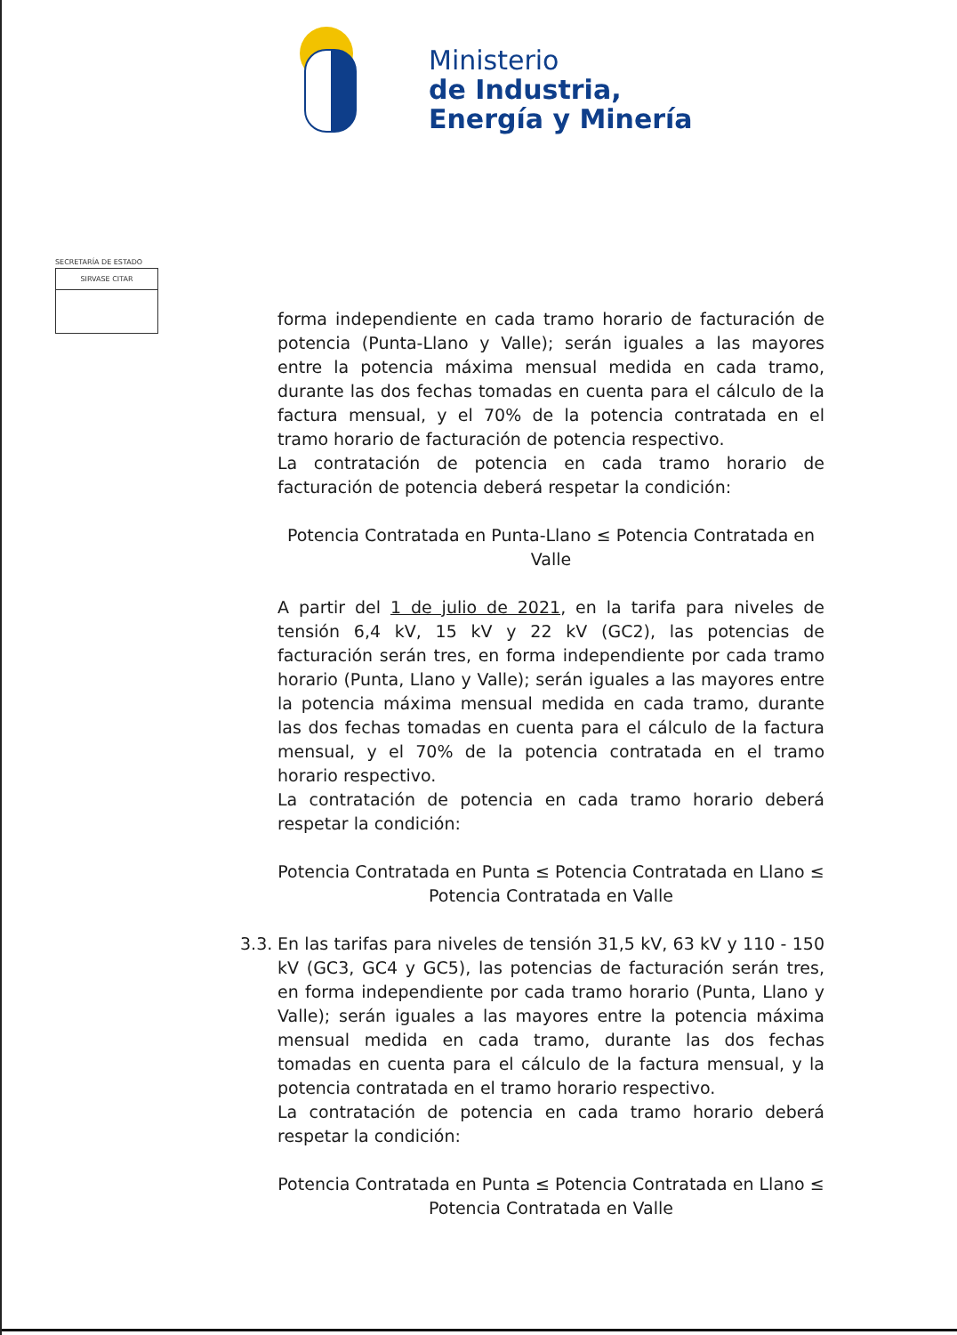Ministerio
de Industria,
Energía y Minería
SECRETARÍA DE ESTADO
SIRVASE CITAR
forma independiente en cada tramo horario de facturación de potencia (Punta-Llano y Valle); serán iguales a las mayores entre la potencia máxima mensual medida en cada tramo, durante las dos fechas tomadas en cuenta para el cálculo de la factura mensual, y el 70% de la potencia contratada en el tramo horario de facturación de potencia respectivo.
La contratación de potencia en cada tramo horario de facturación de potencia deberá respetar la condición:
Potencia Contratada en Punta-Llano ≤ Potencia Contratada en Valle
A partir del 1 de julio de 2021, en la tarifa para niveles de tensión 6,4 kV, 15 kV y 22 kV (GC2), las potencias de facturación serán tres, en forma independiente por cada tramo horario (Punta, Llano y Valle); serán iguales a las mayores entre la potencia máxima mensual medida en cada tramo, durante las dos fechas tomadas en cuenta para el cálculo de la factura mensual, y el 70% de la potencia contratada en el tramo horario respectivo.
La contratación de potencia en cada tramo horario deberá respetar la condición:
Potencia Contratada en Punta ≤ Potencia Contratada en Llano ≤
Potencia Contratada en Valle
3.3.
En las tarifas para niveles de tensión 31,5 kV, 63 kV y 110 - 150 kV (GC3, GC4 y GC5), las potencias de facturación serán tres, en forma independiente por cada tramo horario (Punta, Llano y Valle); serán iguales a las mayores entre la potencia máxima mensual medida en cada tramo, durante las dos fechas tomadas en cuenta para el cálculo de la factura mensual, y la potencia contratada en el tramo horario respectivo.
La contratación de potencia en cada tramo horario deberá respetar la condición:
Potencia Contratada en Punta ≤ Potencia Contratada en Llano ≤
Potencia Contratada en Valle